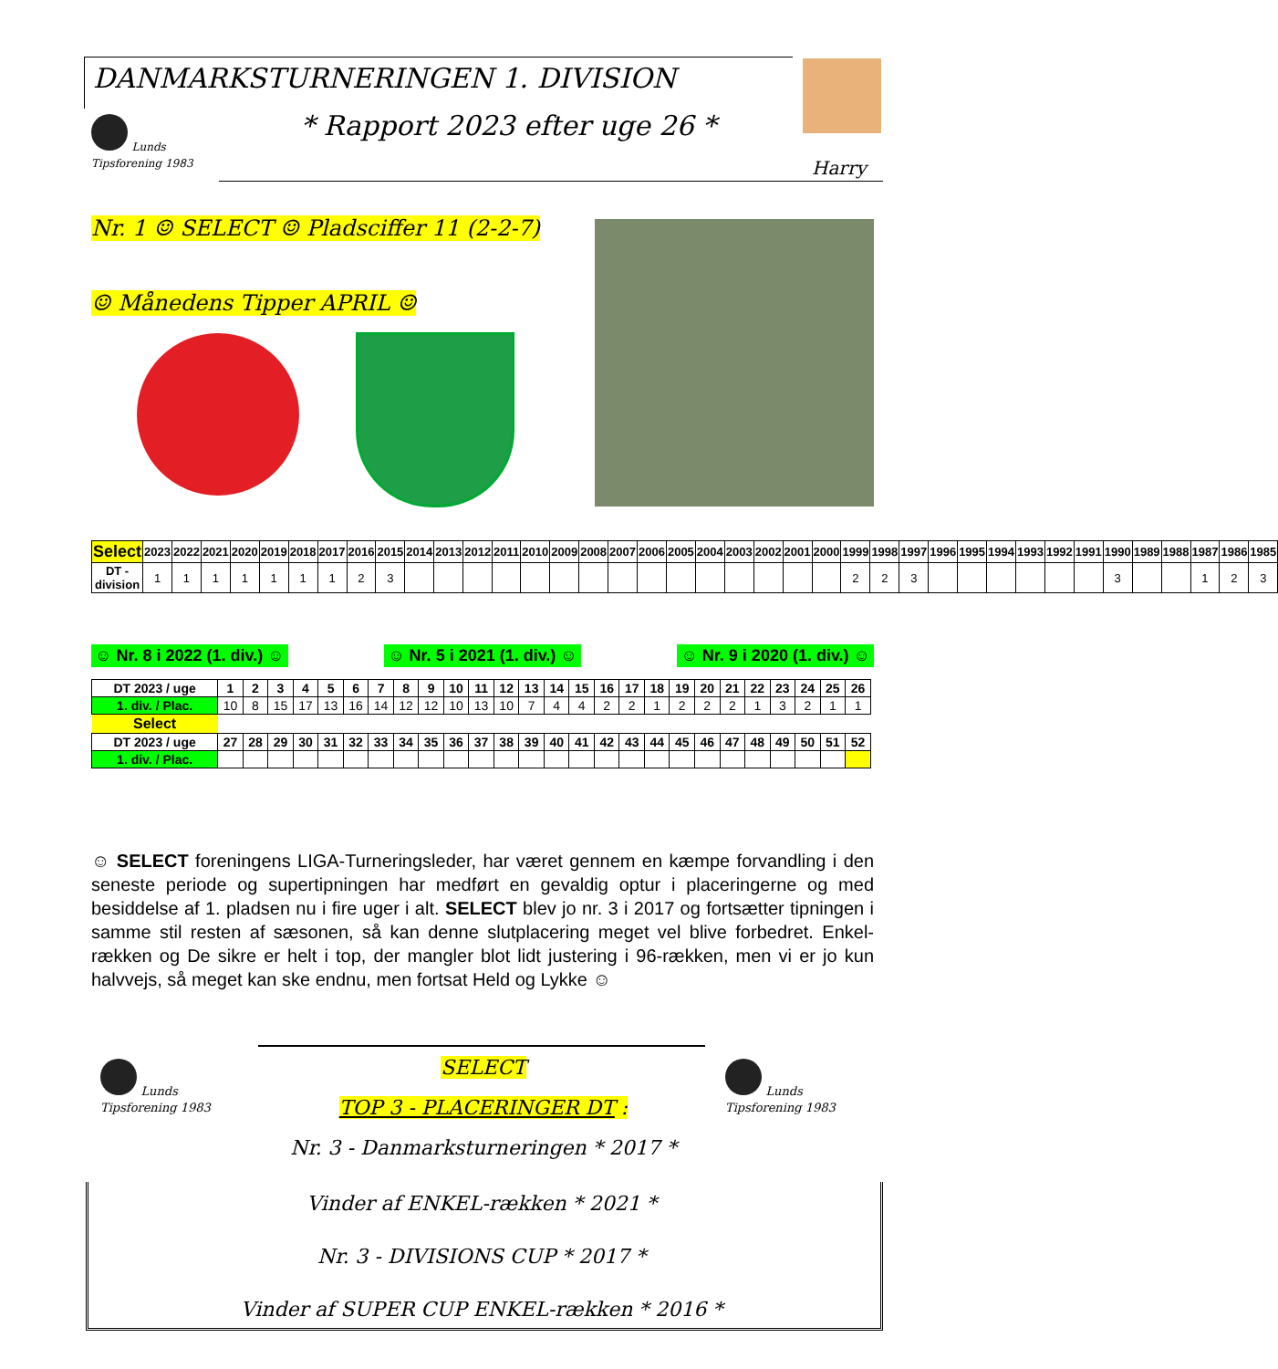DANMARKSTURNERINGEN 1. DIVISION
Lunds Tipsforening 1983
* Rapport 2023 efter uge 26 *
Harry
Nr. 1 ☺ SELECT ☺ Pladsciffer 11 (2-2-7)
☺ Månedens Tipper APRIL ☺
| Select | 2023 | 2022 | 2021 | 2020 | 2019 | 2018 | 2017 | 2016 | 2015 | 2014 | 2013 | 2012 | 2011 | 2010 | 2009 | 2008 | 2007 | 2006 | 2005 | 2004 | 2003 | 2002 | 2001 | 2000 | 1999 | 1998 | 1997 | 1996 | 1995 | 1994 | 1993 | 1992 | 1991 | 1990 | 1989 | 1988 | 1987 | 1986 | 1985 |
| --- | --- | --- | --- | --- | --- | --- | --- | --- | --- | --- | --- | --- | --- | --- | --- | --- | --- | --- | --- | --- | --- | --- | --- | --- | --- | --- | --- | --- | --- | --- | --- | --- | --- | --- | --- | --- | --- | --- | --- |
| DT - division | 1 | 1 | 1 | 1 | 1 | 1 | 1 | 2 | 3 | | | | | | | | | | | | | | | | 2 | 2 | 3 | | | | | | | 3 | | | 1 | 2 | 3 |
☺ Nr. 8 i 2022 (1. div.) ☺ ☺ Nr. 5 i 2021 (1. div.) ☺ ☺ Nr. 9 i 2020 (1. div.) ☺
| DT 2023 / uge | 1 | 2 | 3 | 4 | 5 | 6 | 7 | 8 | 9 | 10 | 11 | 12 | 13 | 14 | 15 | 16 | 17 | 18 | 19 | 20 | 21 | 22 | 23 | 24 | 25 | 26 |
| --- | --- | --- | --- | --- | --- | --- | --- | --- | --- | --- | --- | --- | --- | --- | --- | --- | --- | --- | --- | --- | --- | --- | --- | --- | --- | --- |
| 1. div. / Plac. | 10 | 8 | 15 | 17 | 13 | 16 | 14 | 12 | 12 | 10 | 13 | 10 | 7 | 4 | 4 | 2 | 2 | 1 | 2 | 2 | 2 | 1 | 3 | 2 | 1 | 1 |
| Select | | | | | | | | | | | | | | | | | | | | | | | | | | |
| DT 2023 / uge | 27 | 28 | 29 | 30 | 31 | 32 | 33 | 34 | 35 | 36 | 37 | 38 | 39 | 40 | 41 | 42 | 43 | 44 | 45 | 46 | 47 | 48 | 49 | 50 | 51 | 52 |
| 1. div. / Plac. | | | | | | | | | | | | | | | | | | | | | | | | | | |
☺ SELECT foreningens LIGA-Turneringsleder, har været gennem en kæmpe forvandling i den seneste periode og supertipningen har medført en gevaldig optur i placeringerne og med besiddelse af 1. pladsen nu i fire uger i alt. SELECT blev jo nr. 3 i 2017 og fortsætter tipningen i samme stil resten af sæsonen, så kan denne slutplacering meget vel blive forbedret. Enkel-rækken og De sikre er helt i top, der mangler blot lidt justering i 96-rækken, men vi er jo kun halvvejs, så meget kan ske endnu, men fortsat Held og Lykke ☺
Lunds Tipsforening 1983
Lunds Tipsforening 1983
SELECT
TOP 3 - PLACERINGER DT :
Nr. 3 - Danmarksturneringen * 2017 *
Vinder af ENKEL-rækken * 2021 *
Nr. 3 - DIVISIONS CUP * 2017 *
Vinder af SUPER CUP ENKEL-rækken * 2016 *